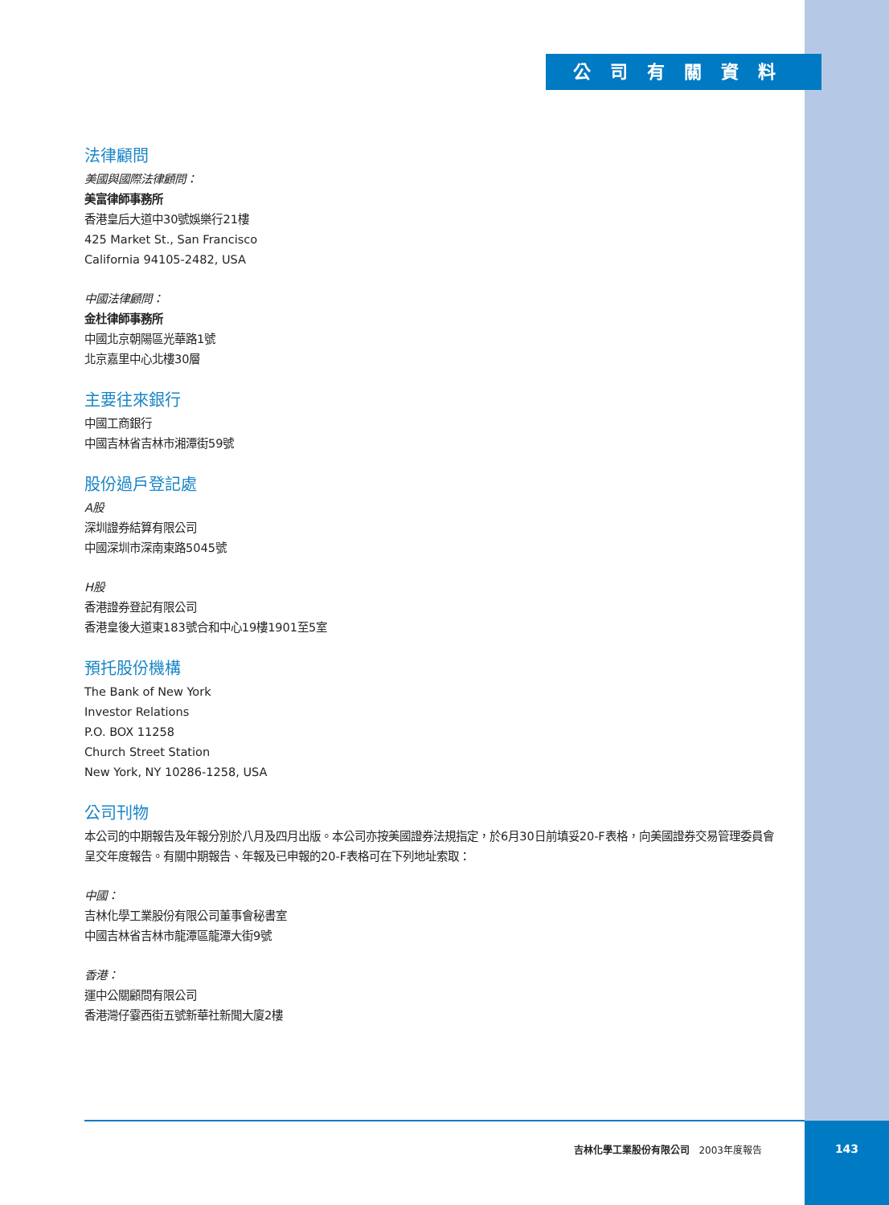公司有關資料
法律顧問
美國與國際法律顧問：
美富律師事務所
香港皇后大道中30號娛樂行21樓
425 Market St., San Francisco
California 94105-2482, USA
中國法律顧問：
金杜律師事務所
中國北京朝陽區光華路1號
北京嘉里中心北樓30層
主要往來銀行
中國工商銀行
中國吉林省吉林市湘潭街59號
股份過戶登記處
A股
深圳證券結算有限公司
中國深圳市深南東路5045號
H股
香港證券登記有限公司
香港皇後大道東183號合和中心19樓1901至5室
預托股份機構
The Bank of New York
Investor Relations
P.O. BOX 11258
Church Street Station
New York, NY 10286-1258, USA
公司刊物
本公司的中期報告及年報分別於八月及四月出版。本公司亦按美國證券法規指定，於6月30日前填妥20-F表格，向美國證券交易管理委員會呈交年度報告。有關中期報告、年報及已申報的20-F表格可在下列地址索取：
中國：
吉林化學工業股份有限公司董事會秘書室
中國吉林省吉林市龍潭區龍潭大街9號
香港：
運中公關顧問有限公司
香港灣仔霎西街五號新華社新聞大廈2樓
吉林化學工業股份有限公司 2003年度報告 143